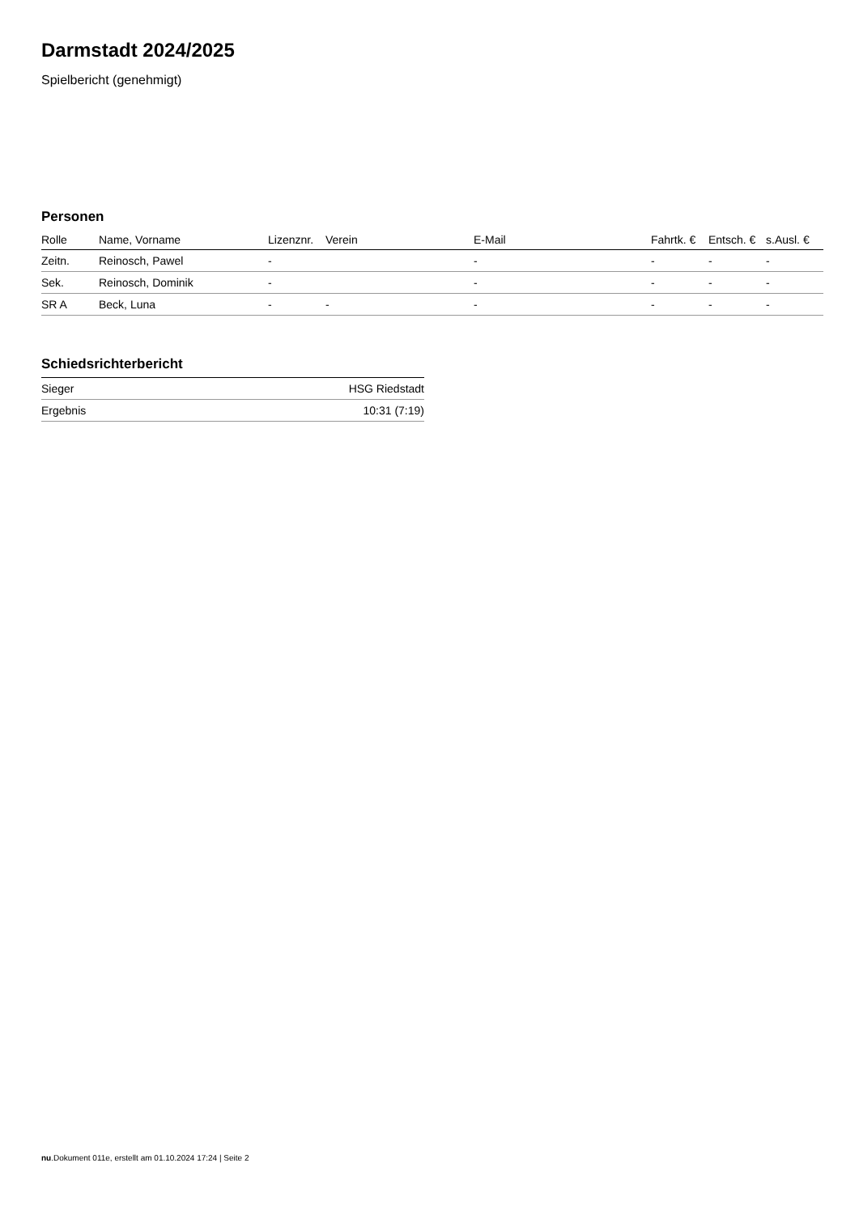Darmstadt 2024/2025
Spielbericht (genehmigt)
Personen
| Rolle | Name, Vorname | Lizenznr. | Verein | E-Mail | Fahrtk. € | Entsch. € | s.Ausl. € |
| --- | --- | --- | --- | --- | --- | --- | --- |
| Zeitn. | Reinosch, Pawel | - | | - | - | - | - |
| Sek. | Reinosch, Dominik | - | | - | - | - | - |
| SR A | Beck, Luna | - | - | - | - | - | - |
Schiedsrichterbericht
| Sieger | HSG Riedstadt |
| Ergebnis | 10:31 (7:19) |
nu.Dokument 011e, erstellt am 01.10.2024 17:24 | Seite 2